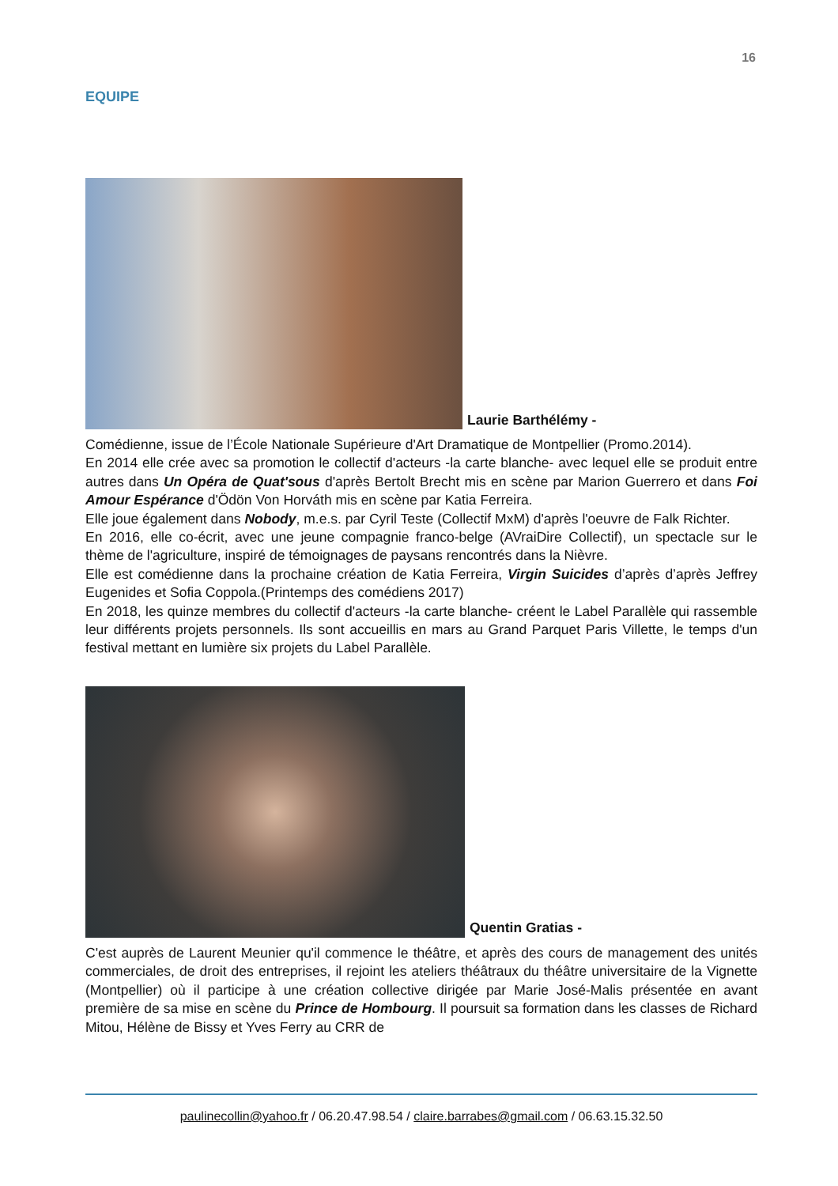16
EQUIPE
Laurie Barthélémy -
Comédienne, issue de l’École Nationale Supérieure d'Art Dramatique de Montpellier (Promo.2014).
En 2014 elle crée avec sa promotion le collectif d'acteurs -la carte blanche- avec lequel elle se produit entre autres dans Un Opéra de Quat'sous d'après Bertolt Brecht mis en scène par Marion Guerrero et dans Foi Amour Espérance d'Ödön Von Horváth mis en scène par Katia Ferreira.
Elle joue également dans Nobody, m.e.s. par Cyril Teste (Collectif MxM) d'après l'oeuvre de Falk Richter.
En 2016, elle co-écrit, avec une jeune compagnie franco-belge (AVraiDire Collectif), un spectacle sur le thème de l'agriculture, inspiré de témoignages de paysans rencontrés dans la Nièvre.
Elle est comédienne dans la prochaine création de Katia Ferreira, Virgin Suicides d’après d’après Jeffrey Eugenides et Sofia Coppola.(Printemps des comédiens 2017)
En 2018, les quinze membres du collectif d'acteurs -la carte blanche- créent le Label Parallèle qui rassemble leur différents projets personnels. Ils sont accueillis en mars au Grand Parquet Paris Villette, le temps d'un festival mettant en lumière six projets du Label Parallèle.
Quentin Gratias -
C'est auprès de Laurent Meunier qu'il commence le théâtre, et après des cours de management des unités commerciales, de droit des entreprises, il rejoint les ateliers théâtraux du théâtre universitaire de la Vignette (Montpellier) où il participe à une création collective dirigée par Marie José-Malis présentée en avant première de sa mise en scène du Prince de Hombourg. Il poursuit sa formation dans les classes de Richard Mitou, Hélène de Bissy et Yves Ferry au CRR de
paulinecollin@yahoo.fr / 06.20.47.98.54 / claire.barrabes@gmail.com / 06.63.15.32.50